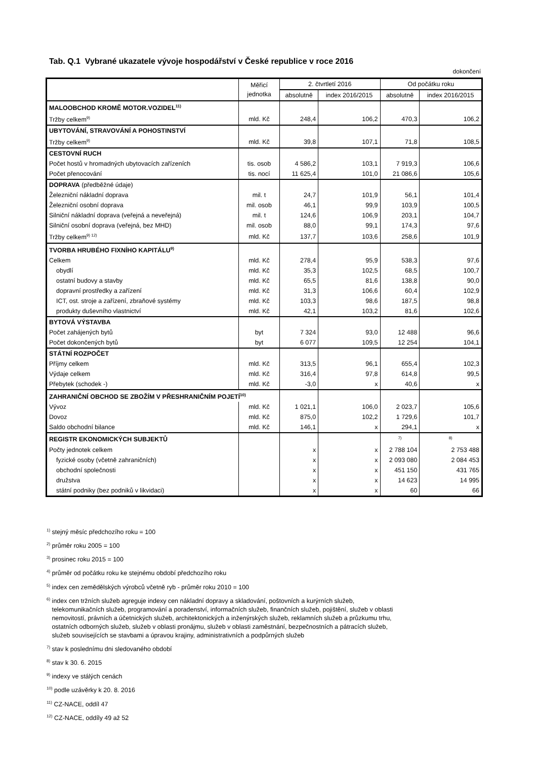Tab. Q.1 Vybrané ukazatele vývoje hospodářství v České republice v roce 2016
dokončení
| | Měřicí jednotka | 2. čtvrtletí 2016 | | Od počátku roku | |
| --- | --- | --- | --- | --- | --- |
| | | absolutně | index 2016/2015 | absolutně | index 2016/2015 |
| MALOOBCHOD KROMĚ MOTOR.VOZIDEL<sup>11)</sup> | | | | | |
| Tržby celkem<sup>9)</sup> | mld. Kč | 248,4 | 106,2 | 470,3 | 106,2 |
| UBYTOVÁNÍ, STRAVOVÁNÍ A POHOSTINSTVÍ | | | | | |
| Tržby celkem<sup>9)</sup> | mld. Kč | 39,8 | 107,1 | 71,8 | 108,5 |
| CESTOVNÍ RUCH | | | | | |
| Počet hostů v hromadných ubytovacích zařízeních | tis. osob | 4 586,2 | 103,1 | 7 919,3 | 106,6 |
| Počet přenocování | tis. nocí | 11 625,4 | 101,0 | 21 086,6 | 105,6 |
| DOPRAVA (předběžné údaje) | | | | | |
| Železniční nákladní doprava | mil. t | 24,7 | 101,9 | 56,1 | 101,4 |
| Železniční osobní doprava | mil. osob | 46,1 | 99,9 | 103,9 | 100,5 |
| Silniční nákladní doprava (veřejná a neveřejná) | mil. t | 124,6 | 106,9 | 203,1 | 104,7 |
| Silniční osobní doprava (veřejná, bez MHD) | mil. osob | 88,0 | 99,1 | 174,3 | 97,6 |
| Tržby celkem<sup>9) 12)</sup> | mld. Kč | 137,7 | 103,6 | 258,6 | 101,9 |
| TVORBA HRUBÉHO FIXNÍHO KAPITÁLU<sup>9)</sup> | | | | | |
| Celkem | mld. Kč | 278,4 | 95,9 | 538,3 | 97,6 |
| obydlí | mld. Kč | 35,3 | 102,5 | 68,5 | 100,7 |
| ostatní budovy a stavby | mld. Kč | 65,5 | 81,6 | 138,8 | 90,0 |
| dopravní prostředky a zařízení | mld. Kč | 31,3 | 106,6 | 60,4 | 102,9 |
| ICT, ost. stroje a zařízení, zbraňové systémy | mld. Kč | 103,3 | 98,6 | 187,5 | 98,8 |
| produkty duševního vlastnictví | mld. Kč | 42,1 | 103,2 | 81,6 | 102,6 |
| BYTOVÁ VÝSTAVBA | | | | | |
| Počet zahájených bytů | byt | 7 324 | 93,0 | 12 488 | 96,6 |
| Počet dokončených bytů | byt | 6 077 | 109,5 | 12 254 | 104,1 |
| STÁTNÍ ROZPOČET | | | | | |
| Příjmy celkem | mld. Kč | 313,5 | 96,1 | 655,4 | 102,3 |
| Výdaje celkem | mld. Kč | 316,4 | 97,8 | 614,8 | 99,5 |
| Přebytek (schodek -) | mld. Kč | -3,0 | x | 40,6 | x |
| ZAHRANIČNÍ OBCHOD SE ZBOŽÍM V PŘESHRANIČNÍM POJETÍ<sup>10)</sup> | | | | | |
| Vývoz | mld. Kč | 1 021,1 | 106,0 | 2 023,7 | 105,6 |
| Dovoz | mld. Kč | 875,0 | 102,2 | 1 729,6 | 101,7 |
| Saldo obchodní bilance | mld. Kč | 146,1 | x | 294,1 | x |
| REGISTR EKONOMICKÝCH SUBJEKTŮ | | | | <sup>7)</sup> | <sup>8)</sup> |
| Počty jednotek celkem | | x | x | 2 788 104 | 2 753 488 |
| fyzické osoby (včetně zahraničních) | | x | x | 2 093 080 | 2 084 453 |
| obchodní společnosti | | x | x | 451 150 | 431 765 |
| družstva | | x | x | 14 623 | 14 995 |
| státní podniky (bez podniků v likvidaci) | | x | x | 60 | 66 |
<sup>1)</sup> stejný měsíc předchozího roku = 100
<sup>2)</sup> průměr roku 2005 = 100
<sup>3)</sup> prosinec roku 2015 = 100
<sup>4)</sup> průměr od počátku roku ke stejnému období předchozího roku
<sup>5)</sup> index cen zemědělských výrobců včetně ryb - průměr roku 2010 = 100
<sup>6)</sup> index cen tržních služeb agreguje indexy cen nákladní dopravy a skladování, poštovních a kurýrních služeb,
telekomunikačních služeb, programování a poradenství, informačních služeb, finančních služeb, pojištění, služeb v oblasti
nemovitostí, právních a účetnických služeb, architektonických a inženýrských služeb, reklamních služeb a průzkumu trhu,
ostatních odborných služeb, služeb v oblasti pronájmu, služeb v oblasti zaměstnání, bezpečnostních a pátracích služeb,
služeb souvisejících se stavbami a úpravou krajiny, administrativních a podpůrných služeb
<sup>7)</sup> stav k poslednímu dni sledovaného období
<sup>8)</sup> stav k 30. 6. 2015
<sup>9)</sup> indexy ve stálých cenách
<sup>10)</sup> podle uzávěrky k 20. 8. 2016
<sup>11)</sup> CZ-NACE, oddíl 47
<sup>12)</sup> CZ-NACE, oddíly 49 až 52